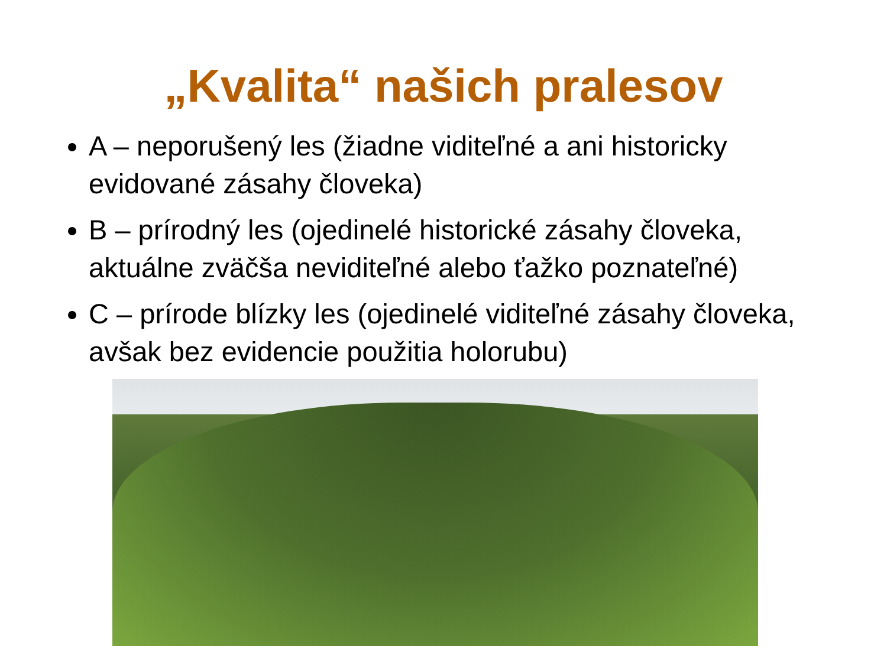„Kvalita“ našich pralesov
A – neporušený les (žiadne viditeľné a ani historicky evidované zásahy človeka)
B – prírodný les (ojedinelé historické zásahy človeka, aktuálne zväčša neviditeľné alebo ťažko poznateľné)
C – prírode blízky les (ojedinelé viditeľné zásahy človeka, avšak bez evidencie použitia holorubu)